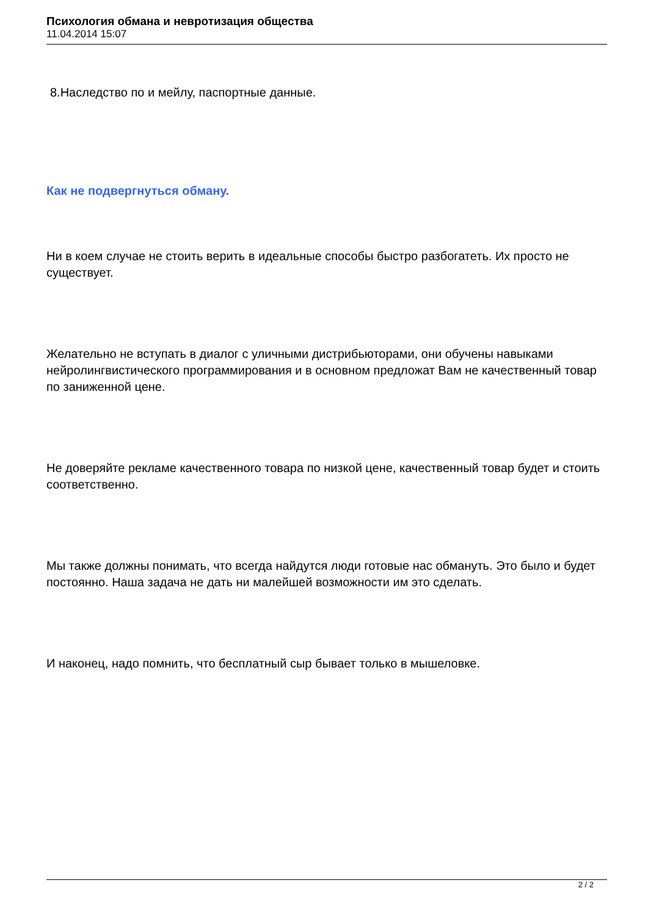Психология обмана и невротизация общества
11.04.2014 15:07
8.Наследство по и мейлу, паспортные данные.
Как не подвергнуться обману.
Ни в коем случае не стоить верить в идеальные способы быстро разбогатеть. Их просто не существует.
Желательно не вступать в диалог с уличными дистрибьюторами, они обучены навыками нейролингвистического программирования и в основном предложат Вам не качественный товар по заниженной цене.
Не доверяйте рекламе качественного товара по низкой цене, качественный товар будет и стоить соответственно.
Мы также должны понимать, что всегда найдутся люди готовые нас обмануть. Это было и будет постоянно. Наша задача не дать ни малейшей возможности им это сделать.
И наконец, надо помнить, что бесплатный сыр бывает только в мышеловке.
2 / 2